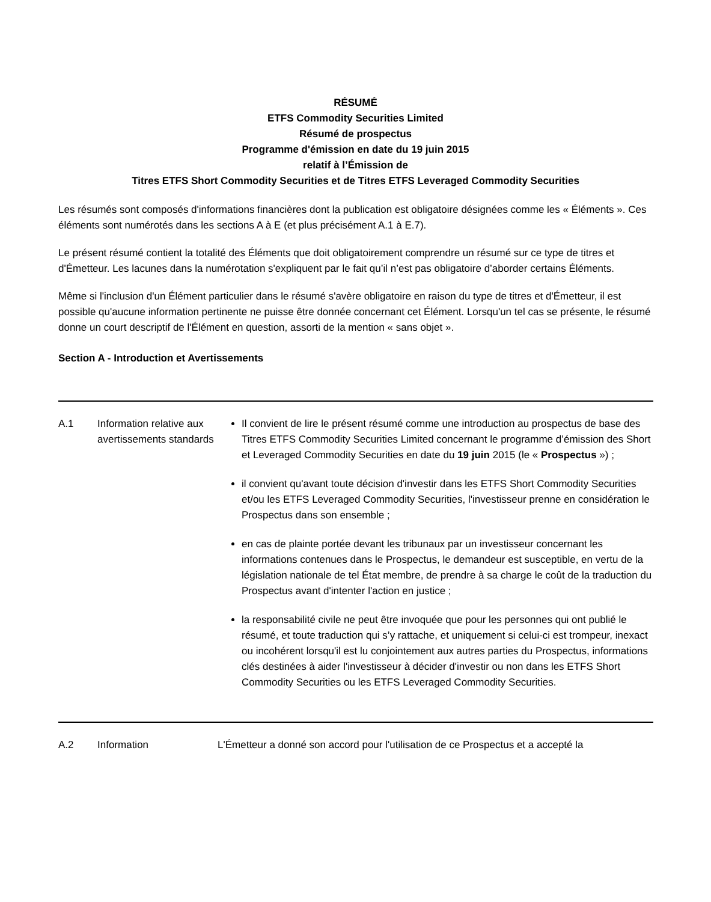RÉSUMÉ
ETFS Commodity Securities Limited
Résumé de prospectus
Programme d'émission en date du 19 juin 2015
relatif à l’Émission de
Titres ETFS Short Commodity Securities et de Titres ETFS Leveraged Commodity Securities
Les résumés sont composés d'informations financières dont la publication est obligatoire désignées comme les « Éléments ». Ces éléments sont numérotés dans les sections A à E (et plus précisément A.1 à E.7).
Le présent résumé contient la totalité des Éléments que doit obligatoirement comprendre un résumé sur ce type de titres et d'Émetteur. Les lacunes dans la numérotation s'expliquent par le fait qu’il n’est pas obligatoire d’aborder certains Éléments.
Même si l'inclusion d'un Élément particulier dans le résumé s'avère obligatoire en raison du type de titres et d'Émetteur, il est possible qu'aucune information pertinente ne puisse être donnée concernant cet Élément. Lorsqu'un tel cas se présente, le résumé donne un court descriptif de l'Élément en question, assorti de la mention « sans objet ».
Section A - Introduction et Avertissements
| A.1 | Information relative aux avertissements standards | Il convient de lire le présent résumé comme une introduction au prospectus de base des Titres ETFS Commodity Securities Limited concernant le programme d’émission des Short et Leveraged Commodity Securities en date du 19 juin 2015 (le « Prospectus ») ; il convient qu'avant toute décision d'investir dans les ETFS Short Commodity Securities et/ou les ETFS Leveraged Commodity Securities, l'investisseur prenne en considération le Prospectus dans son ensemble ; en cas de plainte portée devant les tribunaux par un investisseur concernant les informations contenues dans le Prospectus, le demandeur est susceptible, en vertu de la législation nationale de tel État membre, de prendre à sa charge le coût de la traduction du Prospectus avant d'intenter l'action en justice ; la responsabilité civile ne peut être invoquée que pour les personnes qui ont publié le résumé, et toute traduction qui s’y rattache, et uniquement si celui-ci est trompeur, inexact ou incohérent lorsqu'il est lu conjointement aux autres parties du Prospectus, informations clés destinées à aider l'investisseur à décider d'investir ou non dans les ETFS Short Commodity Securities ou les ETFS Leveraged Commodity Securities. |
| A.2 | Information | L'Émetteur a donné son accord pour l'utilisation de ce Prospectus et a accepté la |